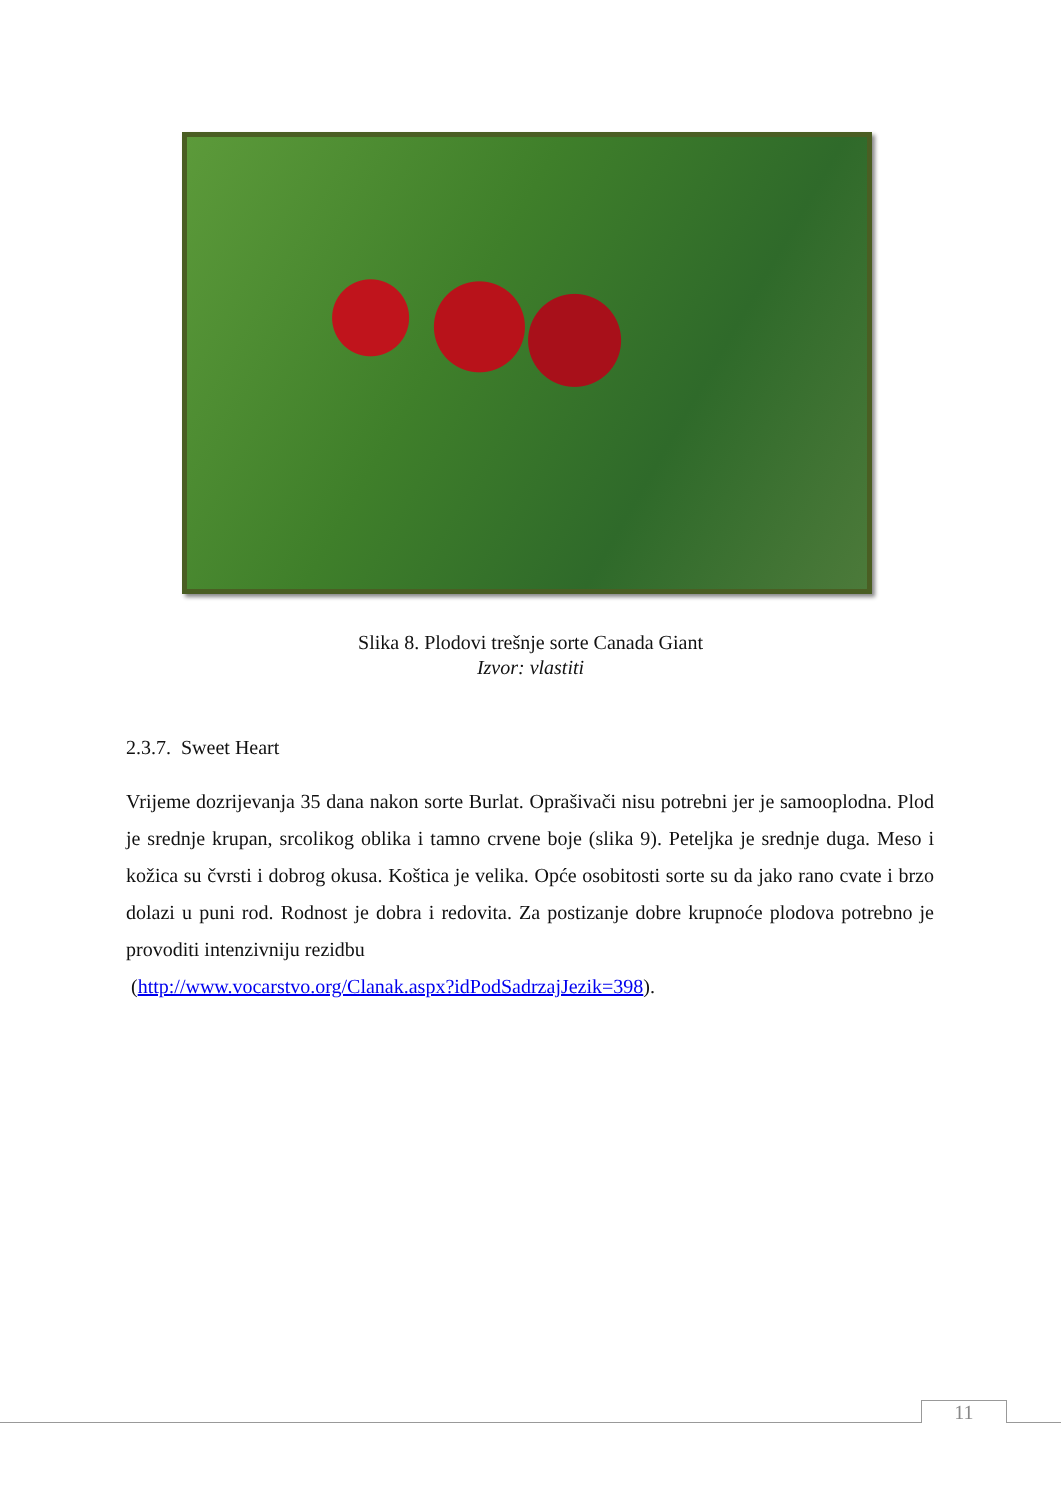Slika 8. Plodovi trešnje sorte Canada Giant
Izvor: vlastiti
2.3.7. Sweet Heart
Vrijeme dozrijevanja 35 dana nakon sorte Burlat. Oprašivači nisu potrebni jer je samooplodna. Plod je srednje krupan, srcolikog oblika i tamno crvene boje (slika 9). Peteljka je srednje duga. Meso i kožica su čvrsti i dobrog okusa. Koštica je velika. Opće osobitosti sorte su da jako rano cvate i brzo dolazi u puni rod. Rodnost je dobra i redovita. Za postizanje dobre krupnoće plodova potrebno je provoditi intenzivniju rezidbu
(http://www.vocarstvo.org/Clanak.aspx?idPodSadrzajJezik=398).
11